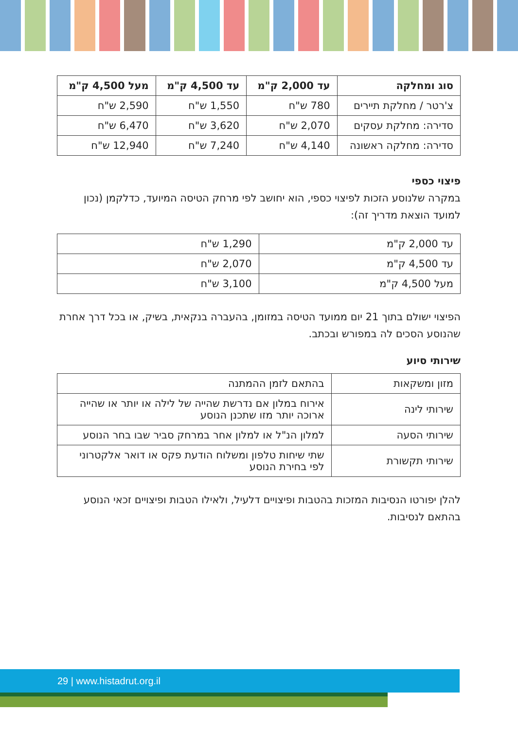| סוג ומחלקה | עד 2,000 ק"מ | עד 4,500 ק"מ | מעל 4,500 ק"מ |
| --- | --- | --- | --- |
| צ'רטר / מחלקת תיירים | 780 ש"ח | 1,550 ש"ח | 2,590 ש"ח |
| סדירה: מחלקת עסקים | 2,070 ש"ח | 3,620 ש"ח | 6,470 ש"ח |
| סדירה: מחלקה ראשונה | 4,140 ש"ח | 7,240 ש"ח | 12,940 ש"ח |
פיצוי כספי
במקרה שלנוסע הזכות לפיצוי כספי, הוא יחושב לפי מרחק הטיסה המיועד, כדלקמן (נכון למועד הוצאת מדריך זה):
| עד 2,000 ק"מ | 1,290 ש"ח |
| עד 4,500 ק"מ | 2,070 ש"ח |
| מעל 4,500 ק"מ | 3,100 ש"ח |
הפיצוי ישולם בתוך 21 יום ממועד הטיסה במזומן, בהעברה בנקאית, בשיק, או בכל דרך אחרת שהנוסע הסכים לה במפורש ובכתב.
שירותי סיוע
| מזון ומשקאות | בהתאם לזמן ההמתנה |
| שירותי לינה | אירוח במלון אם נדרשת שהייה של לילה או יותר או שהייה ארוכה יותר מזו שתכנן הנוסע |
| שירותי הסעה | למלון הנ"ל או למלון אחר במרחק סביר שבו בחר הנוסע |
| שירותי תקשורת | שתי שיחות טלפון ומשלוח הודעת פקס או דואר אלקטרוני לפי בחירת הנוסע |
להלן יפורטו הנסיבות המזכות בהטבות ופיצויים דלעיל, ולאילו הטבות ופיצויים זכאי הנוסע בהתאם לנסיבות.
29 | www.histadrut.org.il